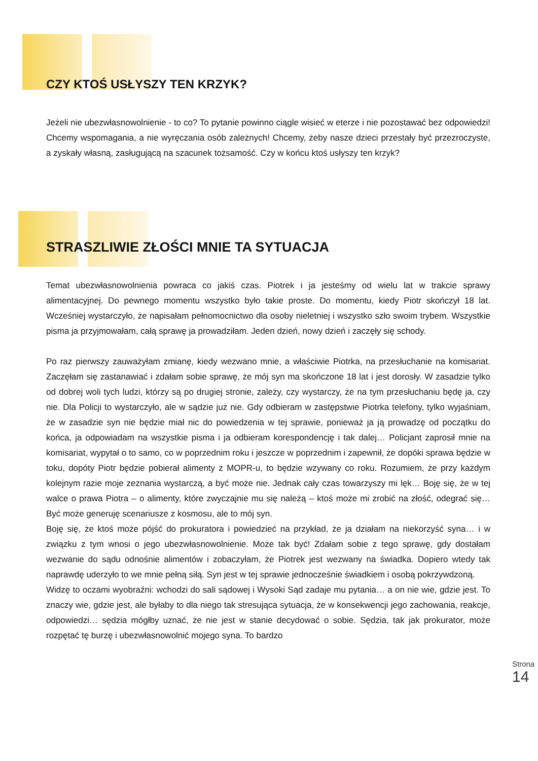CZY KTOŚ USŁYSZY TEN KRZYK?
Jeżeli nie ubezwłasnowolnienie - to co? To pytanie powinno ciągle wisieć w eterze i nie pozostawać bez odpowiedzi! Chcemy wspomagania, a nie wyręczania osób zależnych! Chcemy, żeby nasze dzieci przestały być przezroczyste, a zyskały własną, zasługującą na szacunek tożsamość. Czy w końcu ktoś usłyszy ten krzyk?
STRASZLIWIE ZŁOŚCI MNIE TA SYTUACJA
Temat ubezwłasnowolnienia powraca co jakiś czas. Piotrek i ja jesteśmy od wielu lat w trakcie sprawy alimentacyjnej. Do pewnego momentu wszystko było takie proste. Do momentu, kiedy Piotr skończył 18 lat. Wcześniej wystarczyło, że napisałam pełnomocnictwo dla osoby nieletniej i wszystko szło swoim trybem. Wszystkie pisma ja przyjmowałam, całą sprawę ja prowadziłam. Jeden dzień, nowy dzień i zaczęły się schody.
Po raz pierwszy zauważyłam zmianę, kiedy wezwano mnie, a właściwie Piotrka, na przesłuchanie na komisariat. Zaczęłam się zastanawiać i zdałam sobie sprawę, że mój syn ma skończone 18 lat i jest dorosły. W zasadzie tylko od dobrej woli tych ludzi, którzy są po drugiej stronie, zależy, czy wystarczy, że na tym przesłuchaniu będę ja, czy nie. Dla Policji to wystarczyło, ale w sądzie już nie. Gdy odbieram w zastępstwie Piotrka telefony, tylko wyjaśniam, że w zasadzie syn nie będzie miał nic do powiedzenia w tej sprawie, ponieważ ja ją prowadzę od początku do końca, ja odpowiadam na wszystkie pisma i ja odbieram korespondencję i tak dalej… Policjant zaprosił mnie na komisariat, wypytał o to samo, co w poprzednim roku i jeszcze w poprzednim i zapewnił, że dopóki sprawa będzie w toku, dopóty Piotr będzie pobierał alimenty z MOPR-u, to będzie wzywany co roku. Rozumiem, że przy każdym kolejnym razie moje zeznania wystarczą, a być może nie. Jednak cały czas towarzyszy mi lęk… Boję się, że w tej walce o prawa Piotra – o alimenty, które zwyczajnie mu się należą – ktoś może mi zrobić na złość, odegrać się… Być może generuję scenariusze z kosmosu, ale to mój syn.
Boję się, że ktoś może pójść do prokuratora i powiedzieć na przykład, że ja działam na niekorzyść syna… i w związku z tym wnosi o jego ubezwłasnowolnienie. Może tak być! Zdałam sobie z tego sprawę, gdy dostałam wezwanie do sądu odnośnie alimentów i zobaczyłam, że Piotrek jest wezwany na świadka. Dopiero wtedy tak naprawdę uderzyło to we mnie pełną siłą. Syn jest w tej sprawie jednocześnie świadkiem i osobą pokrzywdzoną.
Widzę to oczami wyobraźni: wchodzi do sali sądowej i Wysoki Sąd zadaje mu pytania… a on nie wie, gdzie jest. To znaczy wie, gdzie jest, ale byłaby to dla niego tak stresująca sytuacja, że w konsekwencji jego zachowania, reakcje, odpowiedzi… sędzia mógłby uznać, że nie jest w stanie decydować o sobie. Sędzia, tak jak prokurator, może rozpętać tę burzę i ubezwłasnowolnić mojego syna. To bardzo
Strona 14